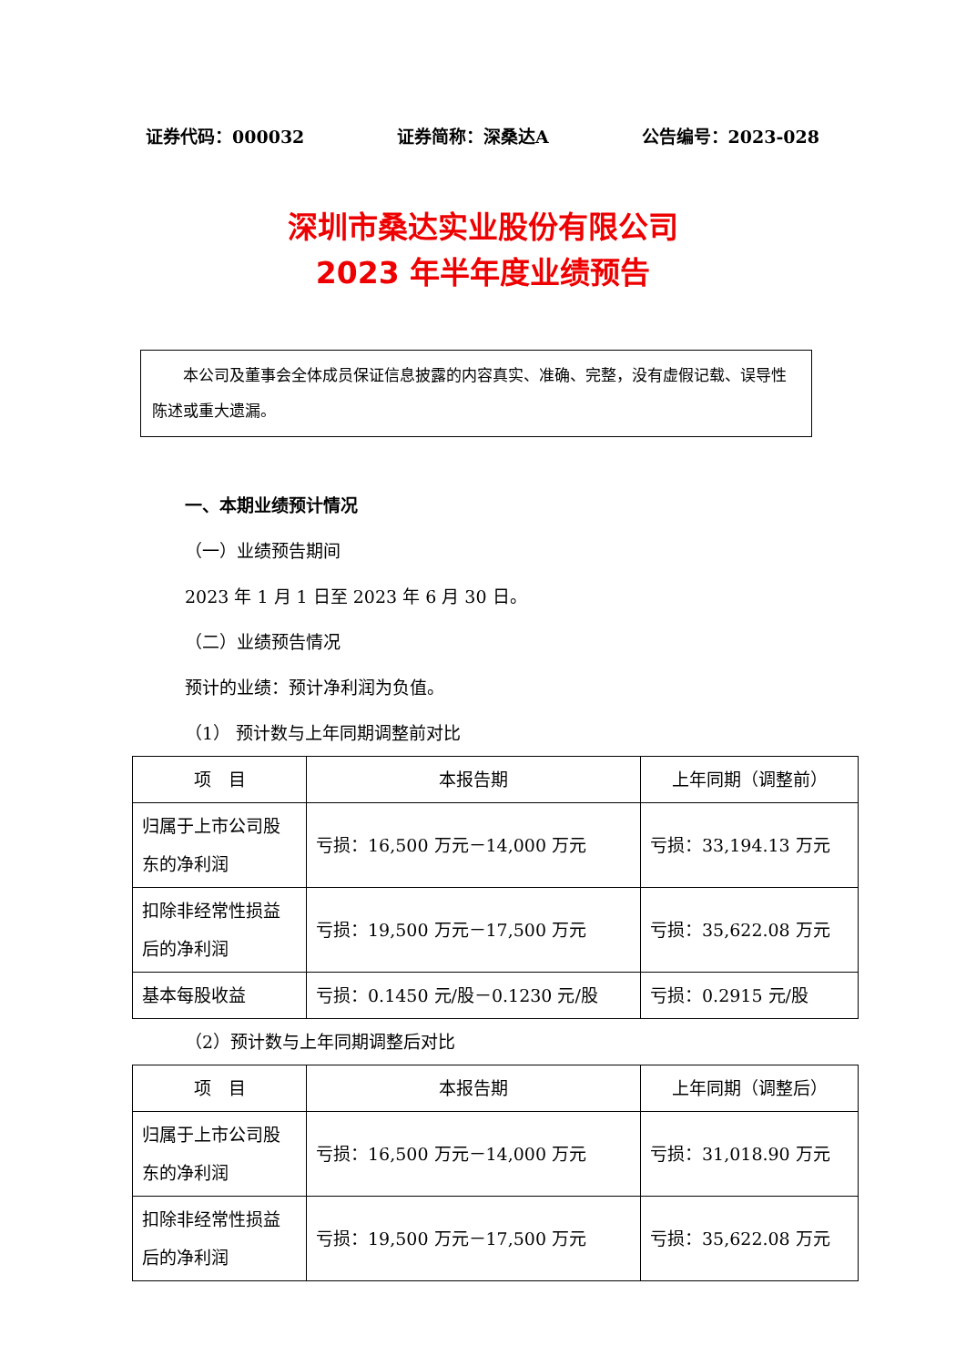证券代码：000032 证券简称：深桑达A 公告编号：2023-028
深圳市桑达实业股份有限公司
2023 年半年度业绩预告
本公司及董事会全体成员保证信息披露的内容真实、准确、完整，没有虚假记载、误导性陈述或重大遗漏。
一、本期业绩预计情况
（一）业绩预告期间
2023 年 1 月 1 日至 2023 年 6 月 30 日。
（二）业绩预告情况
预计的业绩：预计净利润为负值。
（1） 预计数与上年同期调整前对比
| 项 目 | 本报告期 | 上年同期（调整前） |
| 归属于上市公司股东的净利润 | 亏损：16,500 万元－14,000 万元 | 亏损：33,194.13 万元 |
| 扣除非经常性损益后的净利润 | 亏损：19,500 万元－17,500 万元 | 亏损：35,622.08 万元 |
| 基本每股收益 | 亏损：0.1450 元/股－0.1230 元/股 | 亏损：0.2915 元/股 |
（2）预计数与上年同期调整后对比
| 项 目 | 本报告期 | 上年同期（调整后） |
| 归属于上市公司股东的净利润 | 亏损：16,500 万元－14,000 万元 | 亏损：31,018.90 万元 |
| 扣除非经常性损益后的净利润 | 亏损：19,500 万元－17,500 万元 | 亏损：35,622.08 万元 |